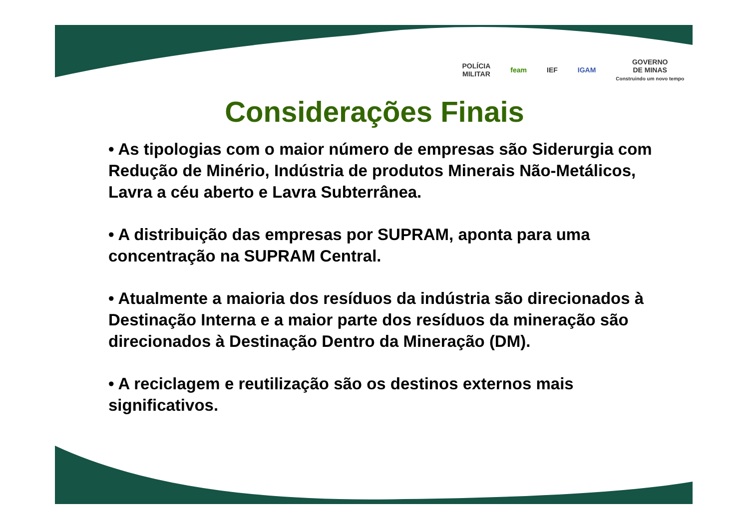POLÍCIA
MILITAR
feam IEF IGAM
GOVERNO
DE MINAS
Construindo um novo tempo
Considerações Finais
• As tipologias com o maior número de empresas são Siderurgia com Redução de Minério, Indústria de produtos Minerais Não-Metálicos, Lavra a céu aberto e Lavra Subterrânea.
• A distribuição das empresas por SUPRAM, aponta para uma concentração na SUPRAM Central.
• Atualmente a maioria dos resíduos da indústria são direcionados à Destinação Interna e a maior parte dos resíduos da mineração são direcionados à Destinação Dentro da Mineração (DM).
• A reciclagem e reutilização são os destinos externos mais significativos.